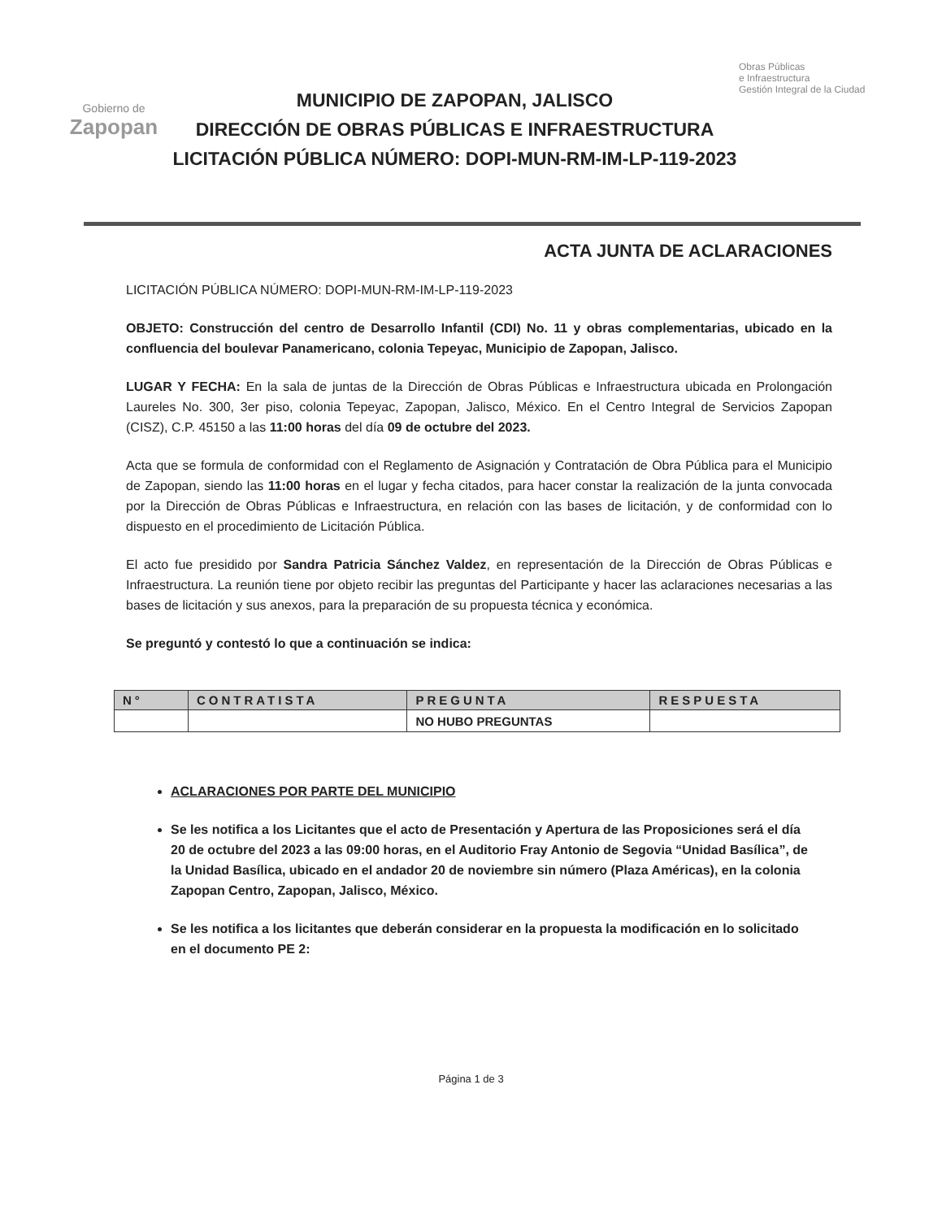Gobierno de
Zapopan
MUNICIPIO DE ZAPOPAN, JALISCO
DIRECCIÓN DE OBRAS PÚBLICAS E INFRAESTRUCTURA
LICITACIÓN PÚBLICA NÚMERO: DOPI-MUN-RM-IM-LP-119-2023
Obras Públicas
e Infraestructura
Gestión Integral de la Ciudad
ACTA JUNTA DE ACLARACIONES
LICITACIÓN PÚBLICA NÚMERO: DOPI-MUN-RM-IM-LP-119-2023
OBJETO: Construcción del centro de Desarrollo Infantil (CDI) No. 11 y obras complementarias, ubicado en la confluencia del boulevar Panamericano, colonia Tepeyac, Municipio de Zapopan, Jalisco.
LUGAR Y FECHA: En la sala de juntas de la Dirección de Obras Públicas e Infraestructura ubicada en Prolongación Laureles No. 300, 3er piso, colonia Tepeyac, Zapopan, Jalisco, México. En el Centro Integral de Servicios Zapopan (CISZ), C.P. 45150 a las 11:00 horas del día 09 de octubre del 2023.
Acta que se formula de conformidad con el Reglamento de Asignación y Contratación de Obra Pública para el Municipio de Zapopan, siendo las 11:00 horas en el lugar y fecha citados, para hacer constar la realización de la junta convocada por la Dirección de Obras Públicas e Infraestructura, en relación con las bases de licitación, y de conformidad con lo dispuesto en el procedimiento de Licitación Pública.
El acto fue presidido por Sandra Patricia Sánchez Valdez, en representación de la Dirección de Obras Públicas e Infraestructura. La reunión tiene por objeto recibir las preguntas del Participante y hacer las aclaraciones necesarias a las bases de licitación y sus anexos, para la preparación de su propuesta técnica y económica.
Se preguntó y contestó lo que a continuación se indica:
| N° | CONTRATISTA | PREGUNTA | RESPUESTA |
| --- | --- | --- | --- |
| | | NO HUBO PREGUNTAS | |
ACLARACIONES POR PARTE DEL MUNICIPIO
Se les notifica a los Licitantes que el acto de Presentación y Apertura de las Proposiciones será el día 20 de octubre del 2023 a las 09:00 horas, en el Auditorio Fray Antonio de Segovia “Unidad Basílica”, de la Unidad Basílica, ubicado en el andador 20 de noviembre sin número (Plaza Américas), en la colonia Zapopan Centro, Zapopan, Jalisco, México.
Se les notifica a los licitantes que deberán considerar en la propuesta la modificación en lo solicitado en el documento PE 2:
Página 1 de 3